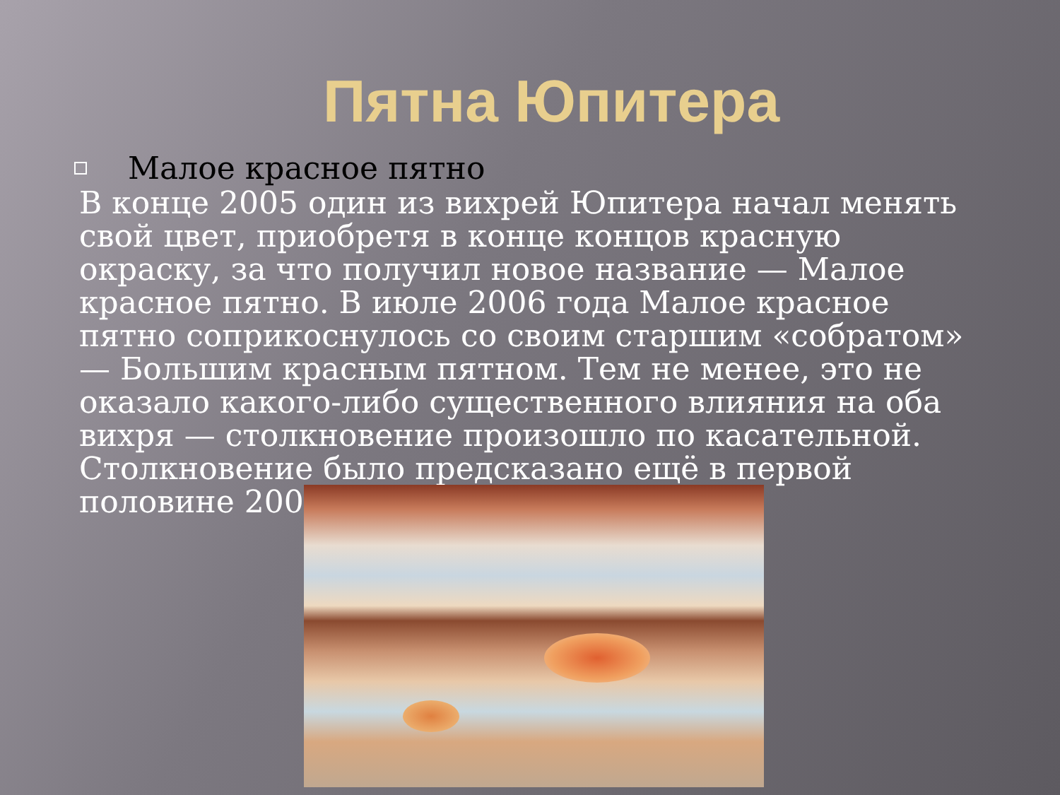Пятна Юпитера
Малое красное пятно
В конце 2005 один из вихрей Юпитера начал менять свой цвет, приобретя в конце концов красную окраску, за что получил новое название — Малое красное пятно. В июле 2006 года Малое красное пятно соприкоснулось со своим старшим «собратом» — Большим красным пятном. Тем не менее, это не оказало какого-либо существенного влияния на оба вихря — столкновение произошло по касательной. Столкновение было предсказано ещё в первой половине 2006